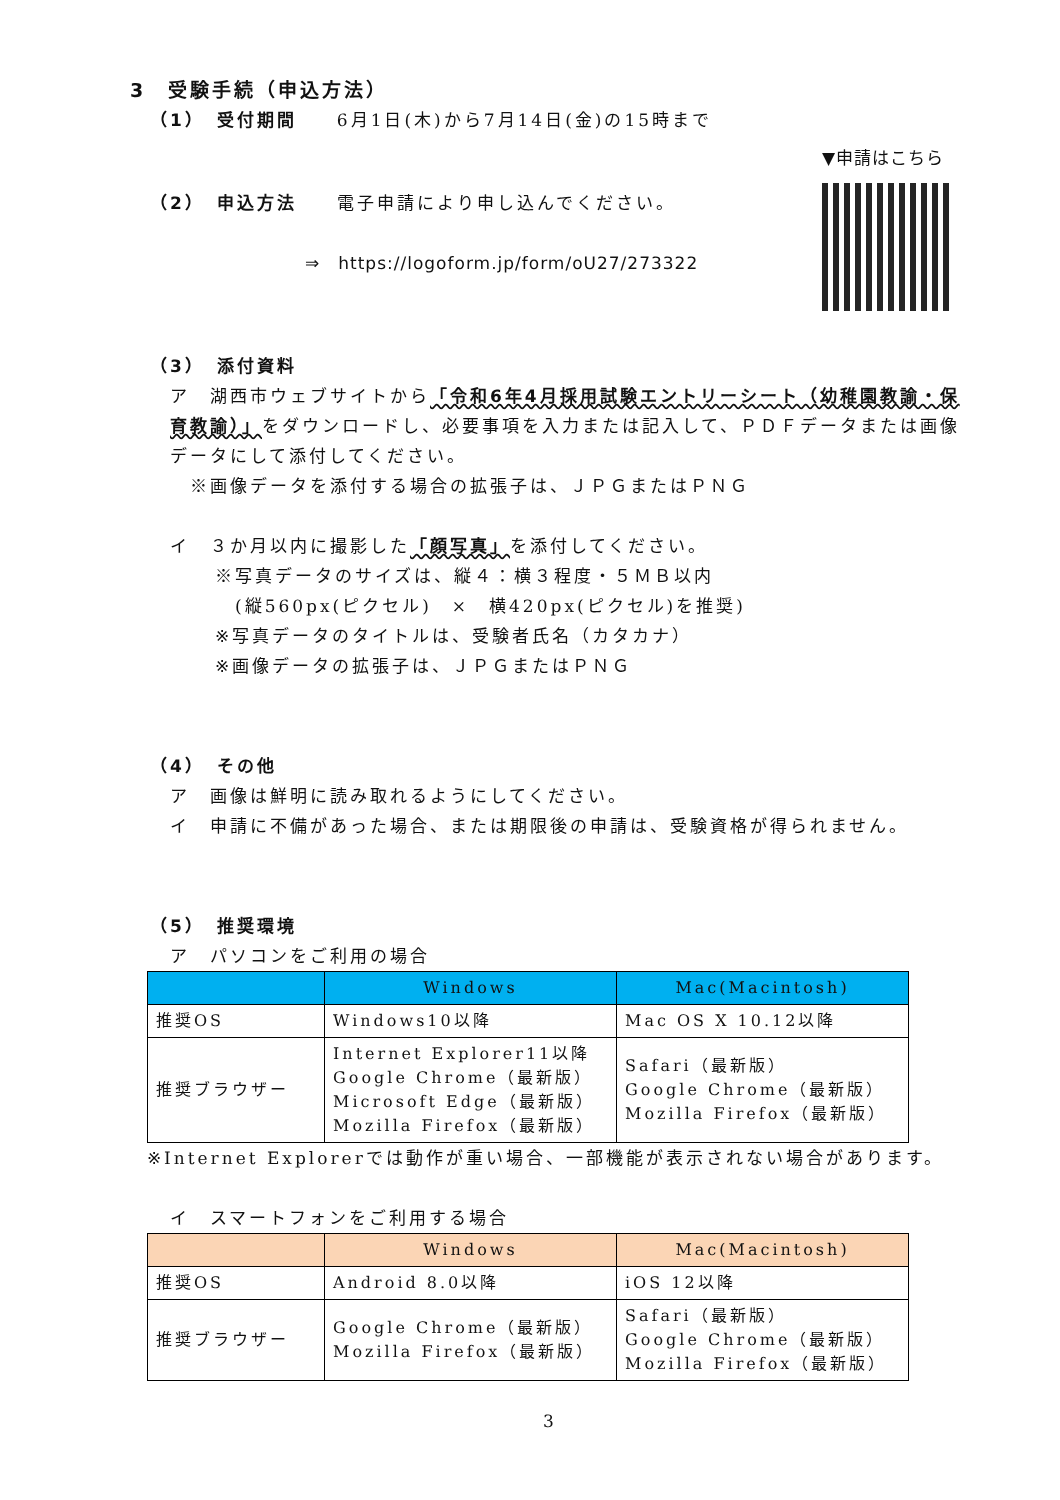3　受験手続（申込方法）
（1）　受付期間　　6月1日(木)から7月14日(金)の15時まで
（2）　申込方法　　電子申請により申し込んでください。
⇒　https://logoform.jp/form/oU27/273322
▼申請はこちら
（3）　添付資料
ア　湖西市ウェブサイトから「令和6年4月採用試験エントリーシート（幼稚園教諭・保育教諭）」をダウンロードし、必要事項を入力または記入して、ＰＤＦデータまたは画像データにして添付してください。
※画像データを添付する場合の拡張子は、ＪＰＧまたはＰＮＧ
イ　３か月以内に撮影した「顔写真」を添付してください。
※写真データのサイズは、縦４：横３程度・５ＭＢ以内
　(縦560px(ピクセル)　×　横420px(ピクセル)を推奨)
※写真データのタイトルは、受験者氏名（カタカナ）
※画像データの拡張子は、ＪＰＧまたはＰＮＧ
（4）　その他
ア　画像は鮮明に読み取れるようにしてください。
イ　申請に不備があった場合、または期限後の申請は、受験資格が得られません。
（5）　推奨環境
ア　パソコンをご利用の場合
| | Windows | Mac(Macintosh) |
| --- | --- | --- |
| 推奨OS | Windows10以降 | Mac OS X 10.12以降 |
| 推奨ブラウザー | Internet Explorer11以降 Google Chrome（最新版） Microsoft Edge（最新版） Mozilla Firefox（最新版） | Safari（最新版） Google Chrome（最新版） Mozilla Firefox（最新版） |
※Internet Explorerでは動作が重い場合、一部機能が表示されない場合があります。
イ　スマートフォンをご利用する場合
| | Windows | Mac(Macintosh) |
| --- | --- | --- |
| 推奨OS | Android 8.0以降 | iOS 12以降 |
| 推奨ブラウザー | Google Chrome（最新版） Mozilla Firefox（最新版） | Safari（最新版） Google Chrome（最新版） Mozilla Firefox（最新版） |
3